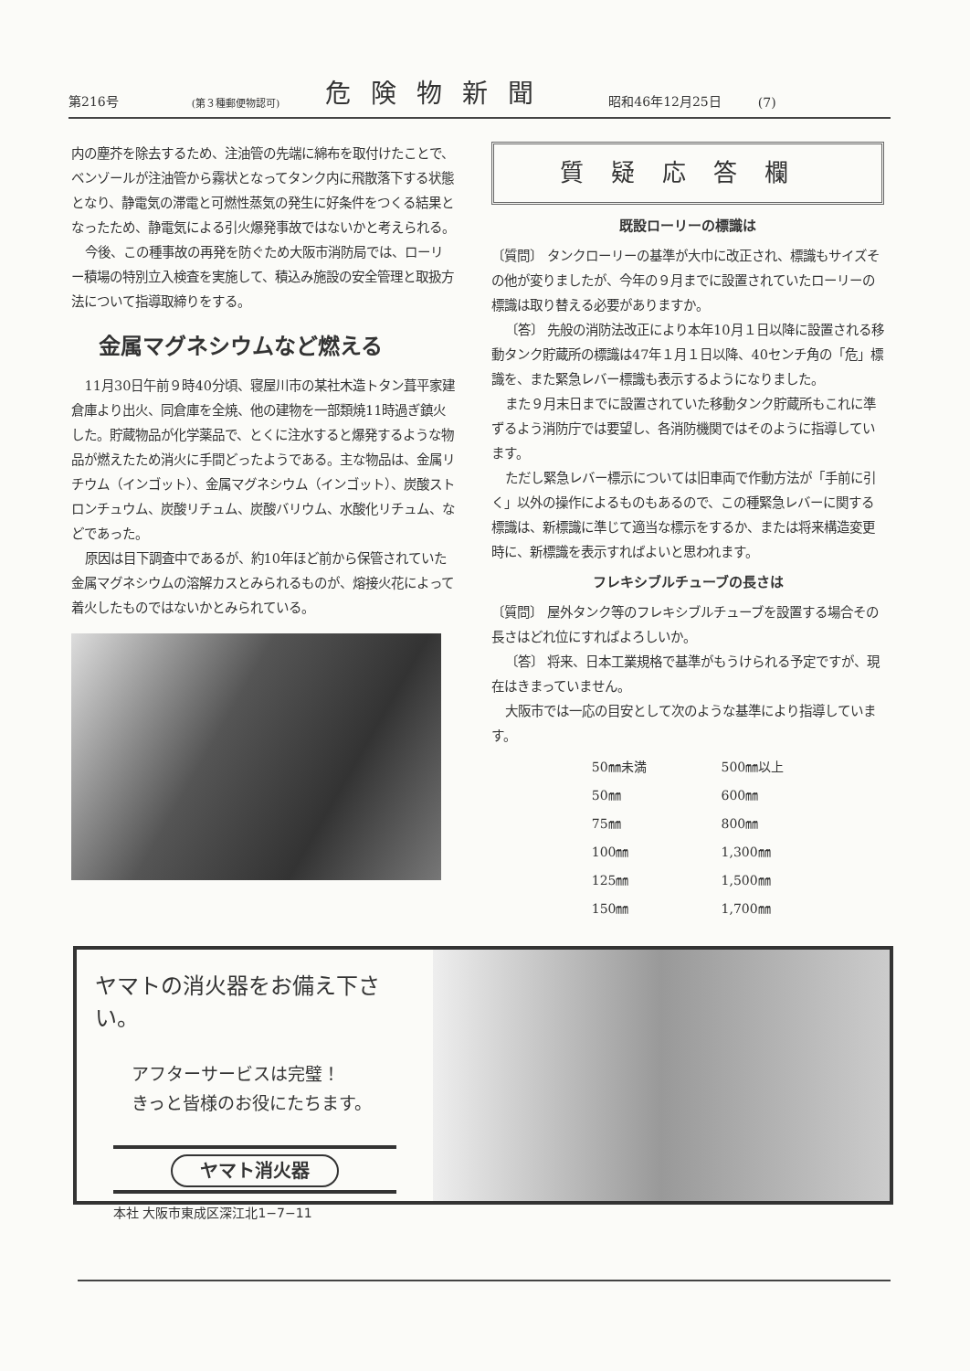第216号 (第３種郵便物認可) 危険物新聞 昭和46年12月25日 (7)
内の塵芥を除去するため、注油管の先端に綿布を取付けたことで、ベンゾールが注油管から霧状となってタンク内に飛散落下する状態となり、静電気の滞電と可燃性蒸気の発生に好条件をつくる結果となったため、静電気による引火爆発事故ではないかと考えられる。
今後、この種事故の再発を防ぐため大阪市消防局では、ローリー積場の特別立入検査を実施して、積込み施設の安全管理と取扱方法について指導取締りをする。
金属マグネシウムなど燃える
11月30日午前９時40分頃、寝屋川市の某社木造トタン葺平家建倉庫より出火、同倉庫を全焼、他の建物を一部類焼11時過ぎ鎮火した。貯蔵物品が化学薬品で、とくに注水すると爆発するような物品が燃えたため消火に手間どったようである。主な物品は、金属リチウム（インゴット）、金属マグネシウム（インゴット）、炭酸ストロンチュウム、炭酸リチュム、炭酸バリウム、水酸化リチュム、などであった。
原因は目下調査中であるが、約10年ほど前から保管されていた金属マグネシウムの溶解カスとみられるものが、熔接火花によって着火したものではないかとみられている。
質疑応答欄
既設ローリーの標識は
〔質問〕 タンクローリーの基準が大巾に改正され、標識もサイズその他が変りましたが、今年の９月までに設置されていたローリーの標識は取り替える必要がありますか。
〔答〕 先般の消防法改正により本年10月１日以降に設置される移動タンク貯蔵所の標識は47年１月１日以降、40センチ角の「危」標識を、また緊急レバー標識も表示するようになりました。
また９月末日までに設置されていた移動タンク貯蔵所もこれに準ずるよう消防庁では要望し、各消防機関ではそのように指導しています。
ただし緊急レバー標示については旧車両で作動方法が「手前に引く」以外の操作によるものもあるので、この種緊急レバーに関する標識は、新標識に準じて適当な標示をするか、または将来構造変更時に、新標識を表示すればよいと思われます。
フレキシブルチューブの長さは
〔質問〕 屋外タンク等のフレキシブルチューブを設置する場合その長さはどれ位にすればよろしいか。
〔答〕 将来、日本工業規格で基準がもうけられる予定ですが、現在はきまっていません。
大阪市では一応の目安として次のような基準により指導しています。
| 50㎜未満 | 500㎜以上 |
| 50㎜ | 600㎜ |
| 75㎜ | 800㎜ |
| 100㎜ | 1,300㎜ |
| 125㎜ | 1,500㎜ |
| 150㎜ | 1,700㎜ |
ヤマトの消火器をお備え下さい。
アフターサービスは完璧！
きっと皆様のお役にたちます。
ヤマト消火器
本社 大阪市東成区深江北1−7−11